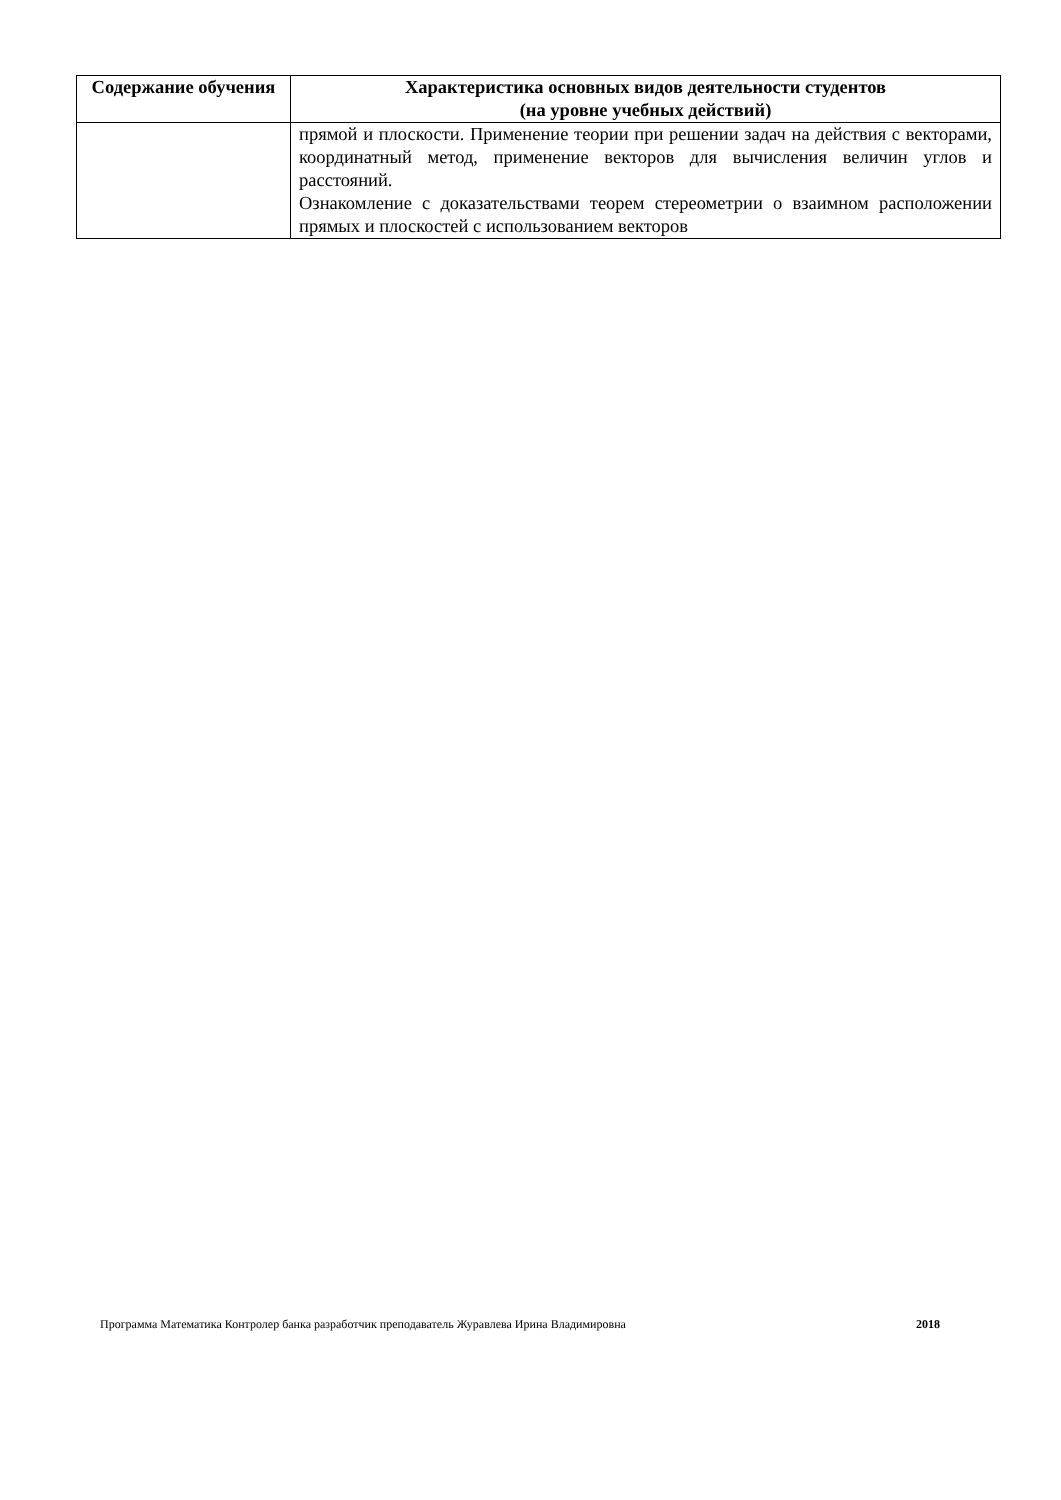| Содержание обучения | Характеристика основных видов деятельности студентов (на уровне учебных действий) |
| --- | --- |
| | прямой и плоскости. Применение теории при решении задач на действия с векторами, координатный метод, применение векторов для вычисления величин углов и расстояний. Ознакомление с доказательствами теорем стереометрии о взаимном расположении прямых и плоскостей с использованием векторов |
Программа Математика Контролер банка разработчик преподаватель Журавлева Ирина Владимировна 2018